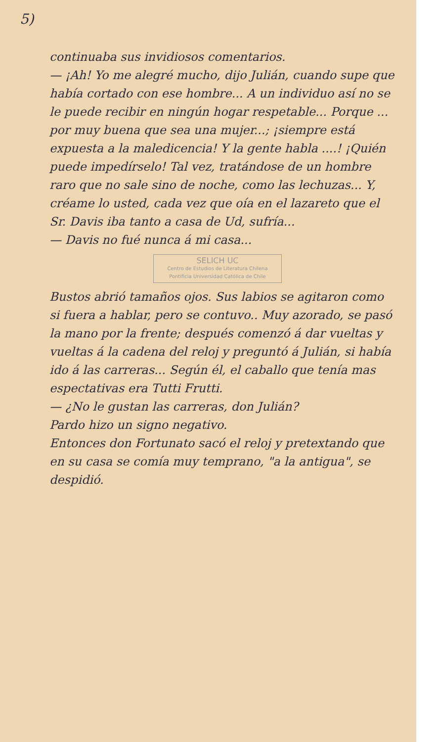5)
continuaba sus invidiosos comentarios.
— ¡Ah! Yo me alegré mucho, dijo Julián, cuando supe que había cortado con ese hombre... A un individuo así no se le puede recibir en ningún hogar respetable... Porque ... por muy buena que sea una mujer...; ¡siempre está expuesta a la maledicencia! Y la gente habla ....! ¡Quién puede impedírselo! Tal vez, tratándose de un hombre raro que no sale sino de noche, como las lechuzas... Y, créame lo usted, cada vez que oía en el lazareto que el Sr. Davis iba tanto a casa de Ud, sufría...
— Davis no fué nunca á mi casa...
SELICH UC
Centro de Estudios de Literatura Chilena
Pontificia Universidad Católica de Chile
Bustos abrió tamaños ojos. Sus labios se agitaron como si fuera a hablar, pero se contuvo.. Muy azorado, se pasó la mano por la frente; después comenzó á dar vueltas y vueltas á la cadena del reloj y preguntó á Julián, si había ido á las carreras... Según él, el caballo que tenía mas espectativas era Tutti Frutti.
— ¿No le gustan las carreras, don Julián?
Pardo hizo un signo negativo.
Entonces don Fortunato sacó el reloj y pretextando que en su casa se comía muy temprano, "a la antigua", se despidió.